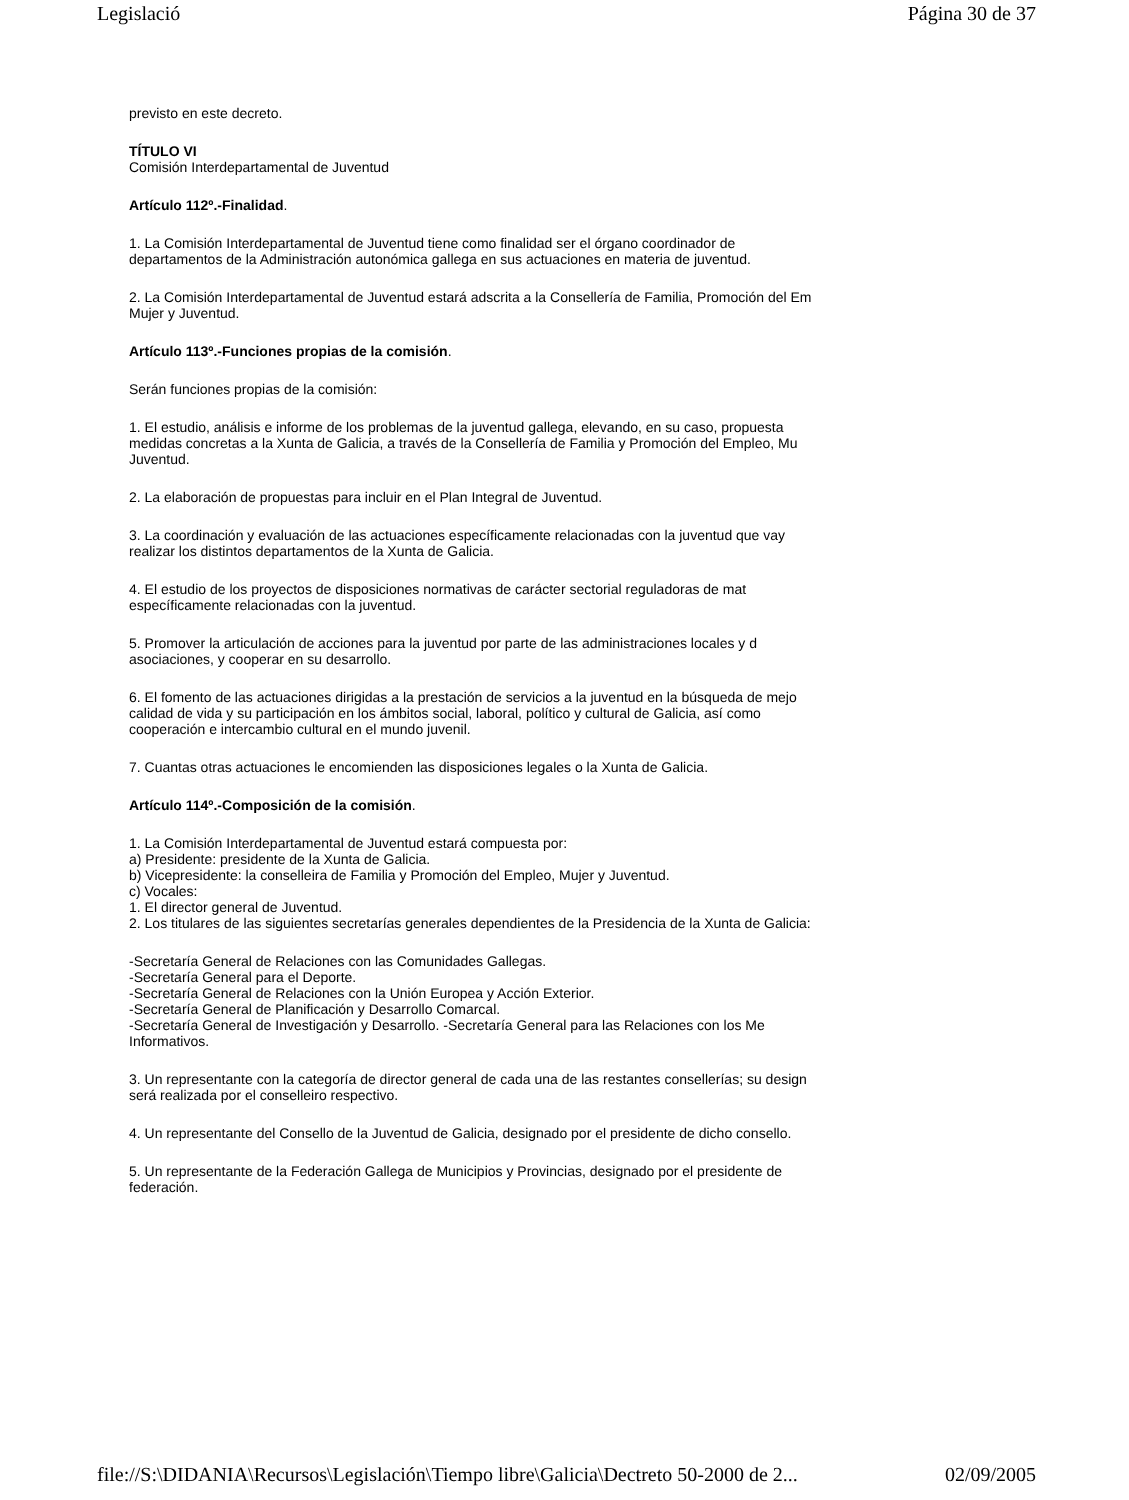Legislació Página 30 de 37
previsto en este decreto.
TÍTULO VI
Comisión Interdepartamental de Juventud
Artículo 112º.-Finalidad.
1. La Comisión Interdepartamental de Juventud tiene como finalidad ser el órgano coordinador de
departamentos de la Administración autonómica gallega en sus actuaciones en materia de juventud.
2. La Comisión Interdepartamental de Juventud estará adscrita a la Consellería de Familia, Promoción del Em
Mujer y Juventud.
Artículo 113º.-Funciones propias de la comisión.
Serán funciones propias de la comisión:
1. El estudio, análisis e informe de los problemas de la juventud gallega, elevando, en su caso, propuesta
medidas concretas a la Xunta de Galicia, a través de la Consellería de Familia y Promoción del Empleo, Mu
Juventud.
2. La elaboración de propuestas para incluir en el Plan Integral de Juventud.
3. La coordinación y evaluación de las actuaciones específicamente relacionadas con la juventud que vay
realizar los distintos departamentos de la Xunta de Galicia.
4. El estudio de los proyectos de disposiciones normativas de carácter sectorial reguladoras de mat
específicamente relacionadas con la juventud.
5. Promover la articulación de acciones para la juventud por parte de las administraciones locales y d
asociaciones, y cooperar en su desarrollo.
6. El fomento de las actuaciones dirigidas a la prestación de servicios a la juventud en la búsqueda de mejo
calidad de vida y su participación en los ámbitos social, laboral, político y cultural de Galicia, así como
cooperación e intercambio cultural en el mundo juvenil.
7. Cuantas otras actuaciones le encomienden las disposiciones legales o la Xunta de Galicia.
Artículo 114º.-Composición de la comisión.
1. La Comisión Interdepartamental de Juventud estará compuesta por:
a) Presidente: presidente de la Xunta de Galicia.
b) Vicepresidente: la conselleira de Familia y Promoción del Empleo, Mujer y Juventud.
c) Vocales:
1. El director general de Juventud.
2. Los titulares de las siguientes secretarías generales dependientes de la Presidencia de la Xunta de Galicia:
-Secretaría General de Relaciones con las Comunidades Gallegas.
-Secretaría General para el Deporte.
-Secretaría General de Relaciones con la Unión Europea y Acción Exterior.
-Secretaría General de Planificación y Desarrollo Comarcal.
-Secretaría General de Investigación y Desarrollo. -Secretaría General para las Relaciones con los Me
Informativos.
3. Un representante con la categoría de director general de cada una de las restantes consellerías; su design
será realizada por el conselleiro respectivo.
4. Un representante del Consello de la Juventud de Galicia, designado por el presidente de dicho consello.
5. Un representante de la Federación Gallega de Municipios y Provincias, designado por el presidente de
federación.
file://S:\DIDANIA\Recursos\Legislación\Tiempo libre\Galicia\Dectreto 50-2000 de 2... 02/09/2005